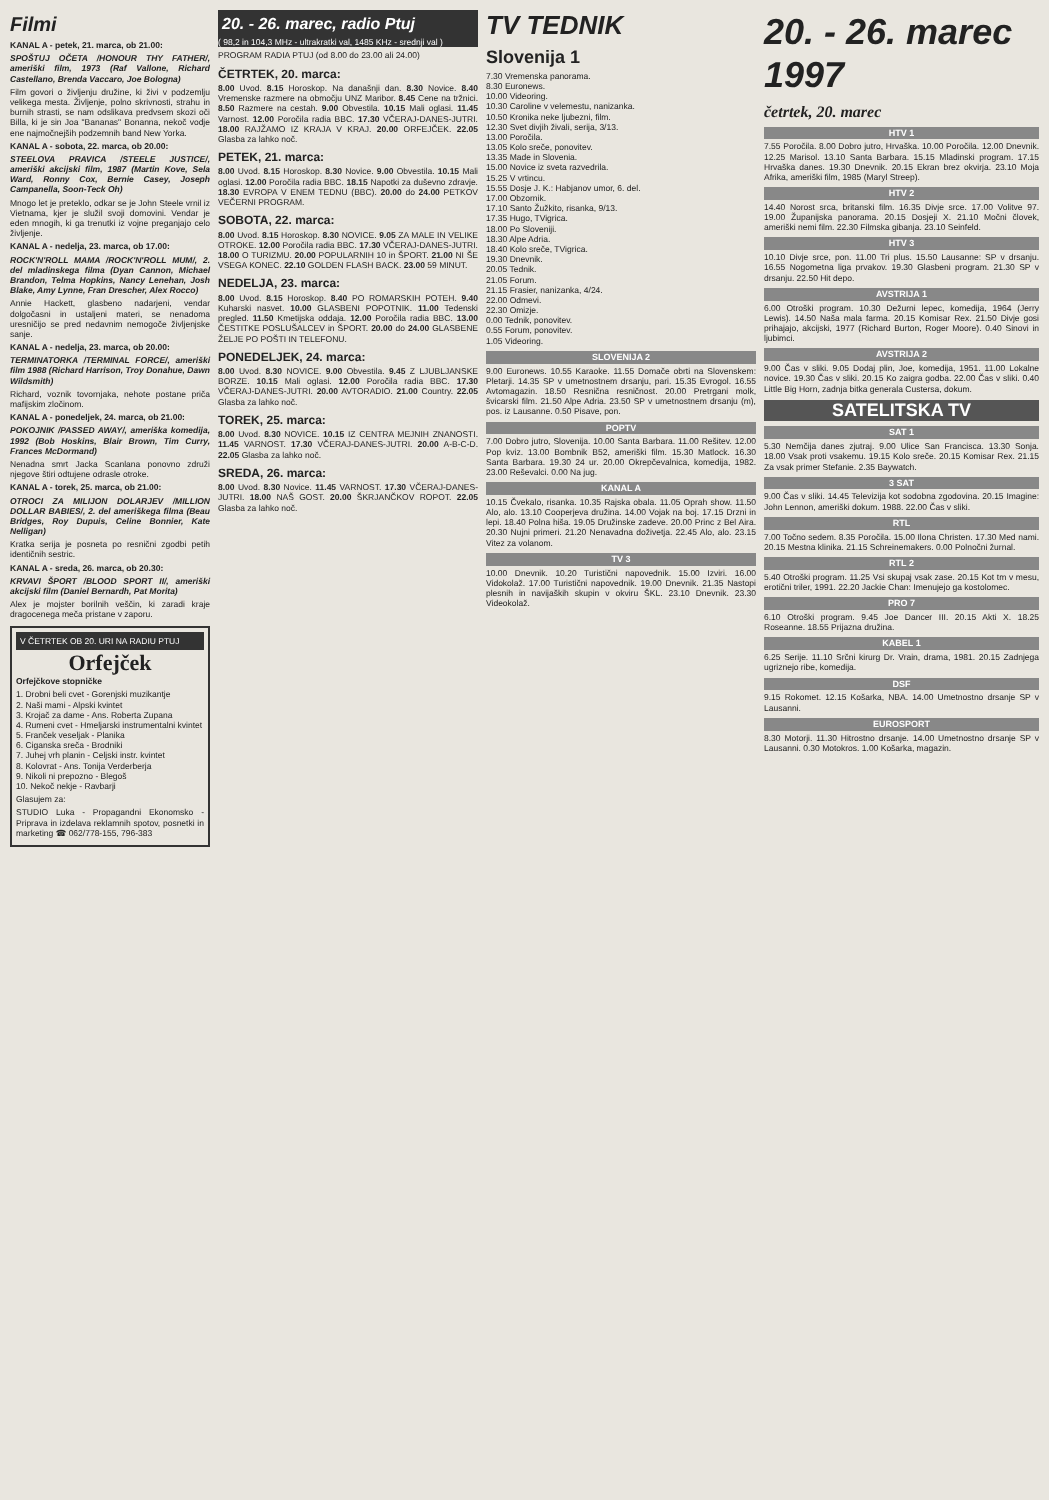Filmi
KANAL A - petek, 21. marca, ob 21.00:
SPOŠTUJ OČETA /HONOUR THY FATHER/, ameriški film, 1973 (Raf Vallone, Richard Castellano, Brenda Vaccaro, Joe Bologna)
Film govori o življenju družine, ki živi v podzemlju velikega mesta. Življenje, polno skrivnosti, strahu in burnih strasti, se nam odslikava predvsem skozi oči Billa, ki je sin Joa "Bananas" Bonanna, nekoč vodje ene najmočnejših podzemnih band New Yorka.
KANAL A - sobota, 22. marca, ob 20.00:
STEELOVA PRAVICA /STEELE JUSTICE/, ameriški akcijski film, 1987 (Martin Kove, Sela Ward, Ronny Cox, Bernie Casey, Joseph Campanella, Soon-Teck Oh)
Mnogo let je preteklo, odkar se je John Steele vrnil iz Vietnama, kjer je služil svoji domovini. Vendar je eden mnogih, ki ga trenutki iz vojne preganjajo celo življenje.
KANAL A - nedelja, 23. marca, ob 17.00:
ROCK'N'ROLL MAMA /ROCK'N'ROLL MUM/, 2. del mladinskega filma (Dyan Cannon, Michael Brandon, Telma Hopkins, Nancy Lenehan, Josh Blake, Amy Lynne, Fran Drescher, Alex Rocco)
Annie Hackett, glasbeno nadarjeni, vendar dolgočasni in ustaljeni materi, se nenadoma uresničijo se pred nedavnim nemogoče življenjske sanje.
KANAL A - nedelja, 23. marca, ob 20.00:
TERMINATORKA /TERMINAL FORCE/, ameriški film 1988 (Richard Harrison, Troy Donahue, Dawn Wildsmith)
Richard, voznik tovornjaka, nehote postane priča mafijskim zločinom.
KANAL A - ponedeljek, 24. marca, ob 21.00:
POKOJNIK /PASSED AWAY/, ameriška komedija, 1992 (Bob Hoskins, Blair Brown, Tim Curry, Frances McDormand)
Nenadna smrt Jacka Scanlana ponovno združi njegove štiri odtujene odrasle otroke.
KANAL A - torek, 25. marca, ob 21.00:
OTROCI ZA MILIJON DOLARJEV /MILLION DOLLAR BABIES/, 2. del ameriškega filma (Beau Bridges, Roy Dupuis, Celine Bonnier, Kate Nelligan)
Kratka serija je posneta po resnični zgodbi petih identičnih sestric.
KANAL A - sreda, 26. marca, ob 20.30:
KRVAVI ŠPORT /BLOOD SPORT II/, ameriški akcijski film (Daniel Bernardh, Pat Morita)
Alex je mojster borilnih veščin, ki zaradi kraje dragocenega meča pristane v zaporu.
V ČETRTEK OB 20. URI NA RADIU PTUJ
Orfejček
Orfejčkove stopničke
1. Drobni beli cvet - Gorenjski muzikantje
2. Naši mami - Alpski kvintet
3. Krojač za dame - Ans. Roberta Zupana
4. Rumeni cvet - Hmeljarski instrumentalni kvintet
5. Franček veseljak - Planika
6. Ciganska sreča - Brodniki
7. Juhej vrh planin - Celjski instr. kvintet
8. Kolovrat - Ans. Tonija Verderberja
9. Nikoli ni prepozno - Blegoš
10. Nekoč nekje - Ravbarji
Glasujem za:
STUDIO Luka - Propagandni Ekonomsko - Priprava in izdelava reklamnih spotov, posnetki in marketing ☎ 062/778-155, 796-383
20. - 26. marec, radio Ptuj
( 98,2 in 104,3 MHz - ultrakratki val, 1485 KHz - srednji val )
PROGRAM RADIA PTUJ (od 8.00 do 23.00 ali 24.00)
ČETRTEK, 20. marca:
8.00 Uvod. 8.15 Horoskop. Na današnji dan. 8.30 Novice. 8.40 Vremenske razmere na območju UNZ Maribor. 8.45 Cene na tržnici. 8.50 Razmere na cestah. 9.00 Obvestila. 10.15 Mali oglasi. 11.45 Varnost. 12.00 Poročila radia BBC. 17.30 VČERAJ-DANES-JUTRI. 18.00 RAJŽAMO IZ KRAJA V KRAJ. 20.00 ORFEJČEK. 22.05 Glasba za lahko noč.
PETEK, 21. marca:
8.00 Uvod. 8.15 Horoskop. 8.30 Novice. 9.00 Obvestila. 10.15 Mali oglasi. 12.00 Poročila radia BBC. 18.15 Napotki za duševno zdravje. 18.30 EVROPA V ENEM TEDNU (BBC). 20.00 do 24.00 PETKOV VEČERNI PROGRAM.
SOBOTA, 22. marca:
8.00 Uvod. 8.15 Horoskop. 8.30 NOVICE. 9.05 ZA MALE IN VELIKE OTROKE. 12.00 Poročila radia BBC. 17.30 VČERAJ-DANES-JUTRI. 18.00 O TURIZMU. 20.00 POPULARNIH 10 in ŠPORT. 21.00 NI ŠE VSEGA KONEC. 22.10 GOLDEN FLASH BACK. 23.00 59 MINUT.
NEDELJA, 23. marca:
8.00 Uvod. 8.15 Horoskop. 8.40 PO ROMARSKIH POTEH. 9.40 Kuharski nasvet. 10.00 GLASBENI POPOTNIK. 11.00 Tedenski pregled. 11.50 Kmetijska oddaja. 12.00 Poročila radia BBC. 13.00 ČESTITKE POSLUŠALCEV in ŠPORT. 20.00 do 24.00 GLASBENE ŽELJE PO POŠTI IN TELEFONU.
PONEDELJEK, 24. marca:
8.00 Uvod. 8.30 NOVICE. 9.00 Obvestila. 9.45 Z LJUBLJANSKE BORZE. 10.15 Mali oglasi. 12.00 Poročila radia BBC. 17.30 VČERAJ-DANES-JUTRI. 20.00 AVTORADIO. 21.00 Country. 22.05 Glasba za lahko noč.
TOREK, 25. marca:
8.00 Uvod. 8.30 NOVICE. 10.15 IZ CENTRA MEJNIH ZNANOSTI. 11.45 VARNOST. 17.30 VČERAJ-DANES-JUTRI. 20.00 A-B-C-D. 22.05 Glasba za lahko noč.
SREDA, 26. marca:
8.00 Uvod. 8.30 Novice. 11.45 VARNOST. 17.30 VČERAJ-DANES-JUTRI. 18.00 NAŠ GOST. 20.00 ŠKRJANČKOV ROPOT. 22.05 Glasba za lahko noč.
TV TEDNIK
Slovenija 1
7.30 Vremenska panorama.
8.30 Euronews.
10.00 Videoring.
10.30 Caroline v velemestu, nanizanka.
10.50 Kronika neke ljubezni, film.
12.30 Svet divjih živali, serija, 3/13.
13.00 Poročila.
13.05 Kolo sreče, ponovitev.
13.35 Made in Slovenia.
15.00 Novice iz sveta razvedrila.
15.25 V vrtincu.
15.55 Dosje J. K.: Habjanov umor, 6. del.
17.00 Obzornik.
17.10 Santo Žužkito, risanka, 9/13.
17.35 Hugo, TVigrica.
18.00 Po Sloveniji.
18.30 Alpe Adria.
18.40 Kolo sreče, TVigrica.
19.30 Dnevnik.
20.05 Tednik.
21.05 Forum.
21.15 Frasier, nanizanka, 4/24.
22.00 Odmevi.
22.30 Omizje.
0.00 Tednik, ponovitev.
0.55 Forum, ponovitev.
1.05 Videoring.
SLOVENIJA 2
9.00 Euronews. 10.55 Karaoke. 11.55 Domače obrti na Slovenskem: Pletarji. 14.35 SP v umetnostnem drsanju, pari. 15.35 Evrogol. 16.55 Avtomagazin. 18.50 Resnična resničnost. 20.00 Pretrgani molk, švicarski film. 21.50 Alpe Adria. 23.50 SP v umetnostnem drsanju (m), pos. iz Lausanne. 0.50 Pisave, pon.
POPTV
7.00 Dobro jutro, Slovenija. 10.00 Santa Barbara. 11.00 Rešitev. 12.00 Pop kviz. 13.00 Bombnik B52, ameriški film. 15.30 Matlock. 16.30 Santa Barbara. 19.30 24 ur. 20.00 Okrepčevalnica, komedija, 1982. 23.00 Reševalci. 0.00 Na jug.
KANAL A
10.15 Čvekalo, risanka. 10.35 Rajska obala. 11.05 Oprah show. 11.50 Alo, alo. 13.10 Cooperjeva družina. 14.00 Vojak na boj. 17.15 Drzni in lepi. 18.40 Polna hiša. 19.05 Družinske zadeve. 20.00 Princ z Bel Aira. 20.30 Nujni primeri. 21.20 Nenavadna doživetja. 22.45 Alo, alo. 23.15 Vitez za volanom.
TV 3
10.00 Dnevnik. 10.20 Turistični napovednik. 15.00 Izviri. 16.00 Vidokolaž. 17.00 Turistični napovednik. 19.00 Dnevnik. 21.35 Nastopi plesnih in navijaških skupin v okviru ŠKL. 23.10 Dnevnik. 23.30 Videokolaž.
20. - 26. marec 1997
četrtek, 20. marec
HTV 1
7.55 Poročila. 8.00 Dobro jutro, Hrvaška. 10.00 Poročila. 12.00 Dnevnik. 12.25 Marisol. 13.10 Santa Barbara. 15.15 Mladinski program. 17.15 Hrvaška danes. 19.30 Dnevnik. 20.15 Ekran brez okvirja. 23.10 Moja Afrika, ameriški film, 1985 (Maryl Streep).
HTV 2
14.40 Norost srca, britanski film. 16.35 Divje srce. 17.00 Volitve 97. 19.00 Županijska panorama. 20.15 Dosjeji X. 21.10 Močni človek, ameriški nemi film. 22.30 Filmska gibanja. 23.10 Seinfeld.
HTV 3
10.10 Divje srce, pon. 11.00 Tri plus. 15.50 Lausanne: SP v drsanju. 16.55 Nogometna liga prvakov. 19.30 Glasbeni program. 21.30 SP v drsanju. 22.50 Hit depo.
AVSTRIJA 1
6.00 Otroški program. 10.30 Dežurni lepec, komedija, 1964 (Jerry Lewis). 14.50 Naša mala farma. 20.15 Komisar Rex. 21.50 Divje gosi prihajajo, akcijski, 1977 (Richard Burton, Roger Moore). 0.40 Sinovi in ljubimci.
AVSTRIJA 2
9.00 Čas v sliki. 9.05 Dodaj plin, Joe, komedija, 1951. 11.00 Lokalne novice. 19.30 Čas v sliki. 20.15 Ko zaigra godba. 22.00 Čas v sliki. 0.40 Little Big Horn, zadnja bitka generala Custersa, dokum.
SATELITSKA TV
SAT 1
5.30 Nemčija danes zjutraj. 9.00 Ulice San Francisca. 13.30 Sonja. 18.00 Vsak proti vsakemu. 19.15 Kolo sreče. 20.15 Komisar Rex. 21.15 Za vsak primer Stefanie. 2.35 Baywatch.
3 SAT
9.00 Čas v sliki. 14.45 Televizija kot sodobna zgodovina. 20.15 Imagine: John Lennon, ameriški dokum. 1988. 22.00 Čas v sliki.
RTL
7.00 Točno sedem. 8.35 Poročila. 15.00 Ilona Christen. 17.30 Med nami. 20.15 Mestna klinika. 21.15 Schreinemakers. 0.00 Polnočni žurnal.
RTL 2
5.40 Otroški program. 11.25 Vsi skupaj vsak zase. 20.15 Kot tm v mesu, erotični triler, 1991. 22.20 Jackie Chan: Imenujejo ga kostolomec.
PRO 7
6.10 Otroški program. 9.45 Joe Dancer III. 20.15 Akti X. 18.25 Roseanne. 18.55 Prijazna družina.
KABEL 1
6.25 Serije. 11.10 Srčni kirurg Dr. Vrain, drama, 1981. 20.15 Zadnjega ugriznejo ribe, komedija.
DSF
9.15 Rokomet. 12.15 Košarka, NBA. 14.00 Umetnostno drsanje SP v Lausanni.
EUROSPORT
8.30 Motorji. 11.30 Hitrostno drsanje. 14.00 Umetnostno drsanje SP v Lausanni. 0.30 Motokros. 1.00 Košarka, magazin.